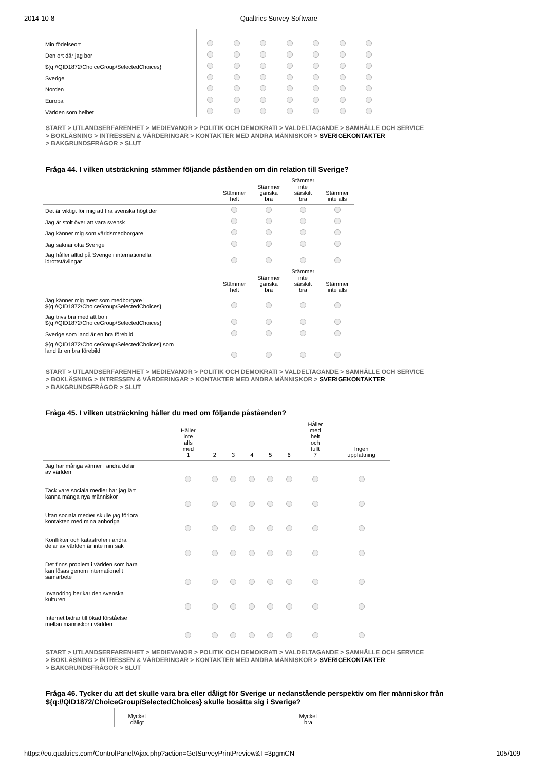2014-10-8 Qualtrics Survey Software
| Min födelseort | | | | | | | |
| Den ort där jag bor | | | | | | | |
| ${q://QID1872/ChoiceGroup/SelectedChoices} | | | | | | | |
| Sverige | | | | | | | |
| Norden | | | | | | | |
| Europa | | | | | | | |
| Världen som helhet | | | | | | | |
START > UTLANDSERFARENHET > MEDIEVANOR > POLITIK OCH DEMOKRATI > VALDELTAGANDE > SAMHÄLLE OCH SERVICE
> BOKLÄSNING > INTRESSEN & VÄRDERINGAR > KONTAKTER MED ANDRA MÄNNISKOR > SVERIGEKONTAKTER
> BAKGRUNDSFRÅGOR > SLUT
Fråga 44. I vilken utsträckning stämmer följande påståenden om din relation till Sverige?
| | Stämmer helt | Stämmer ganska bra | Stämmer inte särskilt bra | Stämmer inte alls |
| --- | --- | --- | --- | --- |
| Det är viktigt för mig att fira svenska högtider | | | | |
| Jag är stolt över att vara svensk | | | | |
| Jag känner mig som världsmedborgare | | | | |
| Jag saknar ofta Sverige | | | | |
| Jag håller alltid på Sverige i internationella idrottstävlingar | | | | |
| | Stämmer helt | Stämmer ganska bra | Stämmer inte särskilt bra | Stämmer inte alls |
| Jag känner mig mest som medborgare i ${q://QID1872/ChoiceGroup/SelectedChoices} | | | | |
| Jag trivs bra med att bo i ${q://QID1872/ChoiceGroup/SelectedChoices} | | | | |
| Sverige som land är en bra förebild | | | | |
| ${q://QID1872/ChoiceGroup/SelectedChoices} som land är en bra förebild | | | | |
START > UTLANDSERFARENHET > MEDIEVANOR > POLITIK OCH DEMOKRATI > VALDELTAGANDE > SAMHÄLLE OCH SERVICE
> BOKLÄSNING > INTRESSEN & VÄRDERINGAR > KONTAKTER MED ANDRA MÄNNISKOR > SVERIGEKONTAKTER
> BAKGRUNDSFRÅGOR > SLUT
Fråga 45. I vilken utsträckning håller du med om följande påståenden?
| | Håller inte alls med 1 | 2 | 3 | 4 | 5 | 6 | Håller med helt och fullt 7 | Ingen uppfattning |
| --- | --- | --- | --- | --- | --- | --- | --- | --- |
| Jag har många vänner i andra delar av världen | | | | | | | | |
| Tack vare sociala medier har jag lärt känna många nya människor | | | | | | | | |
| Utan sociala medier skulle jag förlora kontakten med mina anhöriga | | | | | | | | |
| Konflikter och katastrofer i andra delar av världen är inte min sak | | | | | | | | |
| Det finns problem i världen som bara kan lösas genom internationellt samarbete | | | | | | | | |
| Invandring berikar den svenska kulturen | | | | | | | | |
| Internet bidrar till ökad förståelse mellan människor i världen | | | | | | | | |
START > UTLANDSERFARENHET > MEDIEVANOR > POLITIK OCH DEMOKRATI > VALDELTAGANDE > SAMHÄLLE OCH SERVICE
> BOKLÄSNING > INTRESSEN & VÄRDERINGAR > KONTAKTER MED ANDRA MÄNNISKOR > SVERIGEKONTAKTER
> BAKGRUNDSFRÅGOR > SLUT
Fråga 46. Tycker du att det skulle vara bra eller dåligt för Sverige ur nedanstående perspektiv om fler människor från ${q://QID1872/ChoiceGroup/SelectedChoices} skulle bosätta sig i Sverige?
| | Mycket dåligt | | | | | Mycket bra |
| --- | --- | --- | --- | --- | --- | --- |
https://eu.qualtrics.com/ControlPanel/Ajax.php?action=GetSurveyPrintPreview&T=3pgmCN 105/109